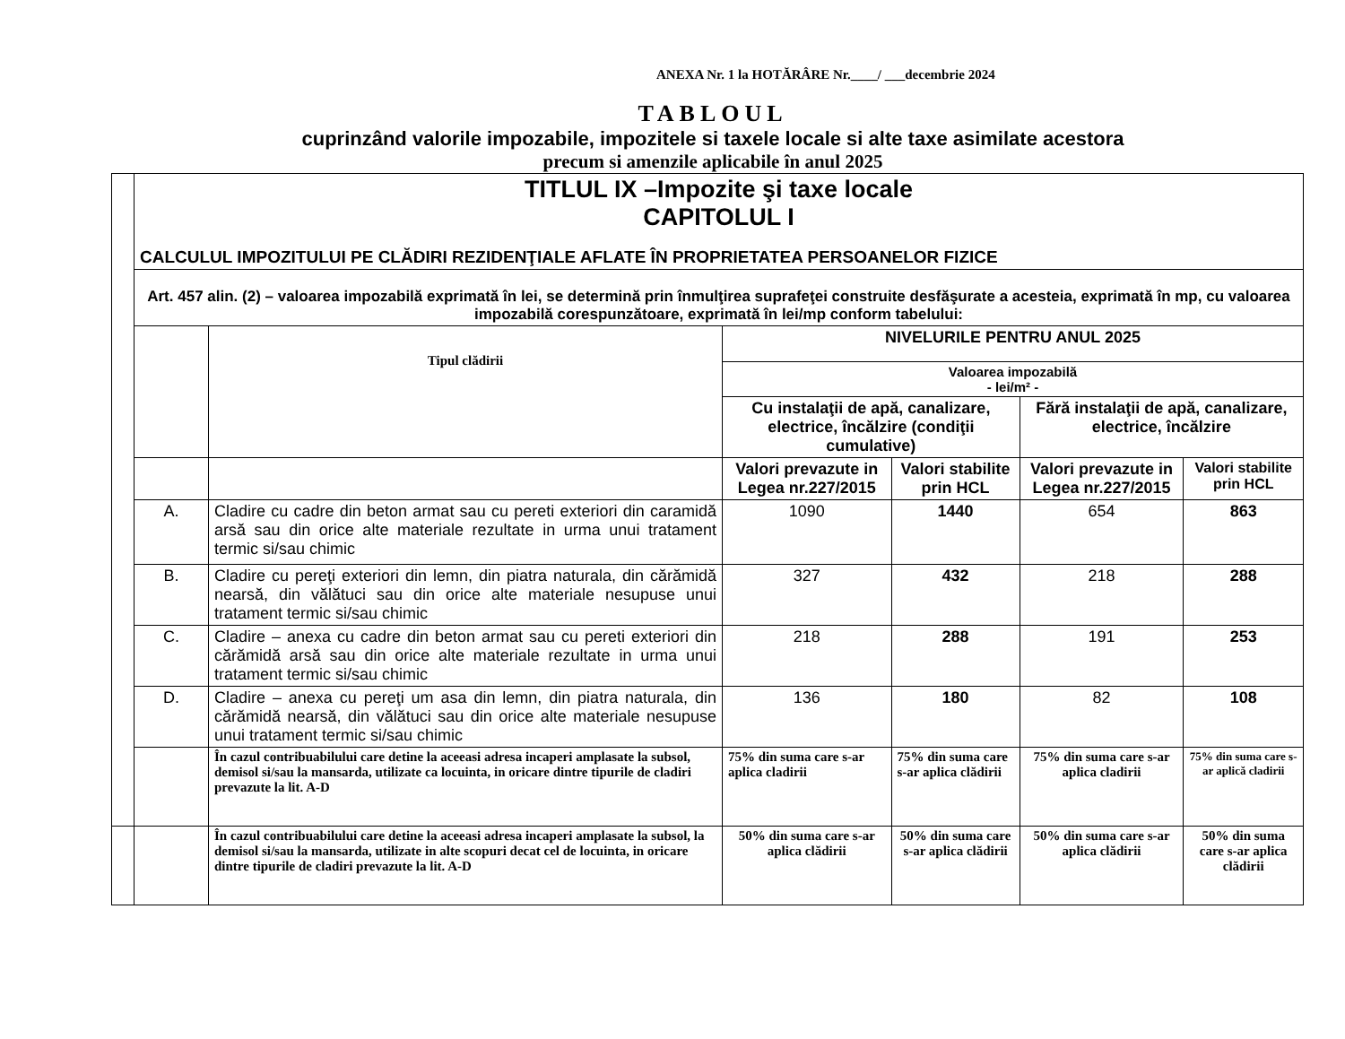ANEXA Nr. 1 la HOTĂRÂRE Nr.____/ ___decembrie 2024
TABLOUL
cuprinzând valorile impozabile, impozitele si taxele locale si alte taxe asimilate acestora
precum si amenzile aplicabile în anul 2025
| | TITLUL IX –Impozite şi taxe locale CAPITOLUL I CALCULUL IMPOZITULUI PE CLĂDIRI REZIDENŢIALE AFLATE ÎN PROPRIETATEA PERSOANELOR FIZICE | | | | | |
| | Art. 457 alin. (2) – valoarea impozabilă exprimată în lei, se determină prin înmulţirea suprafeţei construite desfăşurate a acesteia, exprimată în mp, cu valoarea impozabilă corespunzătoare, exprimată în lei/mp conform tabelului: | | | | | |
| | | Tipul clădirii | NIVELURILE PENTRU ANUL 2025 | | | |
| | | | Valoarea impozabilă - lei/m² - | | | |
| | | | Cu instalaţii de apă, canalizare, electrice, încălzire (condiţii cumulative) | | Fără instalaţii de apă, canalizare, electrice, încălzire | |
| | | | Valori prevazute in Legea nr.227/2015 | Valori stabilite prin HCL | Valori prevazute in Legea nr.227/2015 | Valori stabilite prin HCL |
| | A. | Cladire cu cadre din beton armat sau cu pereti exteriori din caramidă arsă sau din orice alte materiale rezultate in urma unui tratament termic si/sau chimic | 1090 | 1440 | 654 | 863 |
| | B. | Cladire cu pereţi exteriori din lemn, din piatra naturala, din cărămidă nearsă, din vălătuci sau din orice alte materiale nesupuse unui tratament termic si/sau chimic | 327 | 432 | 218 | 288 |
| | C. | Cladire – anexa cu cadre din beton armat sau cu pereti exteriori din cărămidă arsă sau din orice alte materiale rezultate in urma unui tratament termic si/sau chimic | 218 | 288 | 191 | 253 |
| | D. | Cladire – anexa cu pereţi um asa din lemn, din piatra naturala, din cărămidă nearsă, din vălătuci sau din orice alte materiale nesupuse unui tratament termic si/sau chimic | 136 | 180 | 82 | 108 |
| | | În cazul contribuabilului care detine la aceeasi adresa incaperi amplasate la subsol, demisol si/sau la mansarda, utilizate ca locuinta, in oricare dintre tipurile de cladiri prevazute la lit. A-D | 75% din suma care s-ar aplica cladirii | 75% din suma care s-ar aplica clădirii | 75% din suma care s-ar aplica cladirii | 75% din suma care s-ar aplică cladirii |
| | | În cazul contribuabilului care detine la aceeasi adresa incaperi amplasate la subsol, la demisol si/sau la mansarda, utilizate in alte scopuri decat cel de locuinta, in oricare dintre tipurile de cladiri prevazute la lit. A-D | 50% din suma care s-ar aplica clădirii | 50% din suma care s-ar aplica clădirii | 50% din suma care s-ar aplica clădirii | 50% din suma care s-ar aplica clădirii |